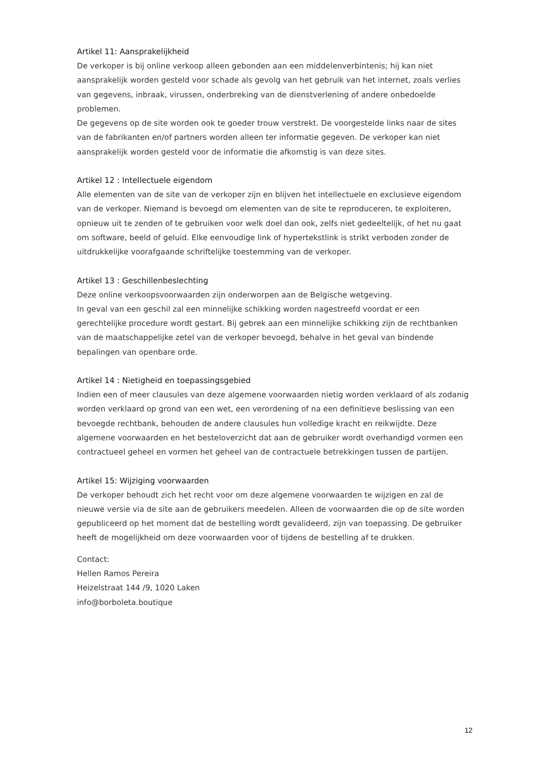Artikel 11: Aansprakelijkheid
De verkoper is bij online verkoop alleen gebonden aan een middelenverbintenis; hij kan niet aansprakelijk worden gesteld voor schade als gevolg van het gebruik van het internet, zoals verlies van gegevens, inbraak, virussen, onderbreking van de dienstverlening of andere onbedoelde problemen.
De gegevens op de site worden ook te goeder trouw verstrekt. De voorgestelde links naar de sites van de fabrikanten en/of partners worden alleen ter informatie gegeven. De verkoper kan niet aansprakelijk worden gesteld voor de informatie die afkomstig is van deze sites.
Artikel 12 : Intellectuele eigendom
Alle elementen van de site van de verkoper zijn en blijven het intellectuele en exclusieve eigendom van de verkoper. Niemand is bevoegd om elementen van de site te reproduceren, te exploiteren, opnieuw uit te zenden of te gebruiken voor welk doel dan ook, zelfs niet gedeeltelijk, of het nu gaat om software, beeld of geluid. Elke eenvoudige link of hypertekstlink is strikt verboden zonder de uitdrukkelijke voorafgaande schriftelijke toestemming van de verkoper.
Artikel 13 : Geschillenbeslechting
Deze online verkoopsvoorwaarden zijn onderworpen aan de Belgische wetgeving.
In geval van een geschil zal een minnelijke schikking worden nagestreefd voordat er een gerechtelijke procedure wordt gestart. Bij gebrek aan een minnelijke schikking zijn de rechtbanken van de maatschappelijke zetel van de verkoper bevoegd, behalve in het geval van bindende bepalingen van openbare orde.
Artikel 14 : Nietigheid en toepassingsgebied
Indien een of meer clausules van deze algemene voorwaarden nietig worden verklaard of als zodanig worden verklaard op grond van een wet, een verordening of na een definitieve beslissing van een bevoegde rechtbank, behouden de andere clausules hun volledige kracht en reikwijdte. Deze algemene voorwaarden en het besteloverzicht dat aan de gebruiker wordt overhandigd vormen een contractueel geheel en vormen het geheel van de contractuele betrekkingen tussen de partijen.
Artikel 15: Wijziging voorwaarden
De verkoper behoudt zich het recht voor om deze algemene voorwaarden te wijzigen en zal de nieuwe versie via de site aan de gebruikers meedelen. Alleen de voorwaarden die op de site worden gepubliceerd op het moment dat de bestelling wordt gevalideerd, zijn van toepassing. De gebruiker heeft de mogelijkheid om deze voorwaarden voor of tijdens de bestelling af te drukken.
Contact:
Hellen Ramos Pereira
Heizelstraat 144 /9, 1020 Laken
info@borboleta.boutique
12